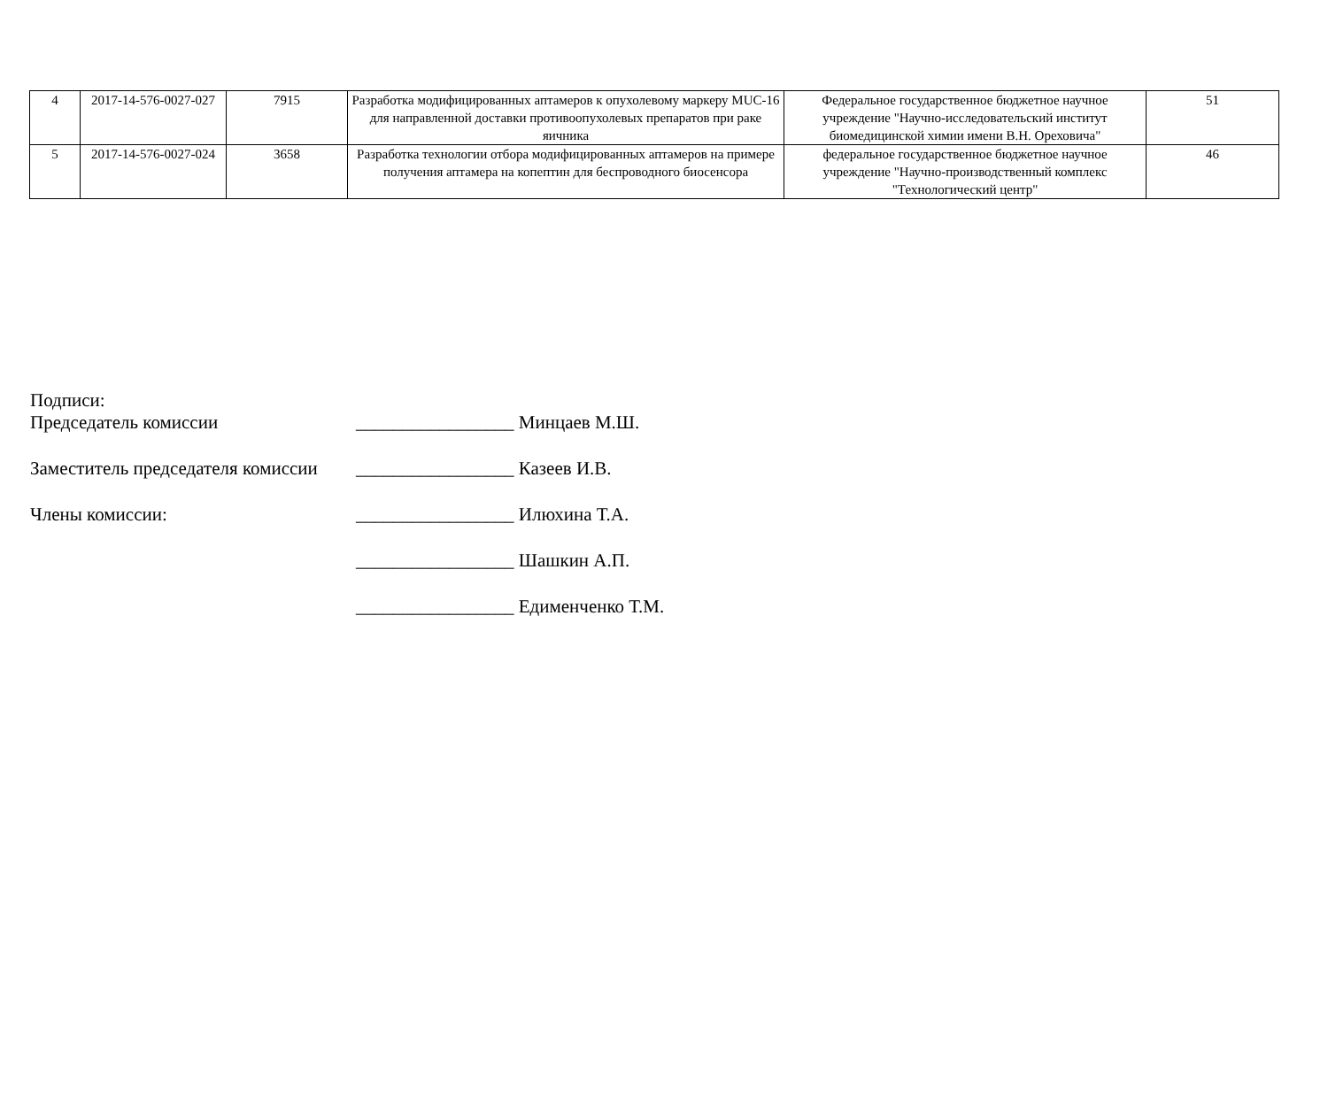| 4 | 2017-14-576-0027-027 | 7915 | Разработка модифицированных аптамеров к опухолевому маркеру MUC-16 для направленной доставки противоопухолевых препаратов при раке яичника | Федеральное государственное бюджетное научное учреждение "Научно-исследовательский институт биомедицинской химии имени В.Н. Ореховича" | 51 |
| 5 | 2017-14-576-0027-024 | 3658 | Разработка технологии отбора модифицированных аптамеров на примере получения аптамера на копептин для беспроводного биосенсора | федеральное государственное бюджетное научное учреждение "Научно-производственный комплекс "Технологический центр" | 46 |
Подписи:
Председатель комиссии _________________ Минцаев М.Ш.
Заместитель председателя комиссии _________________ Казеев И.В.
Члены комиссии: _________________ Илюхина Т.А.
_________________ Шашкин А.П.
_________________ Едименченко Т.М.